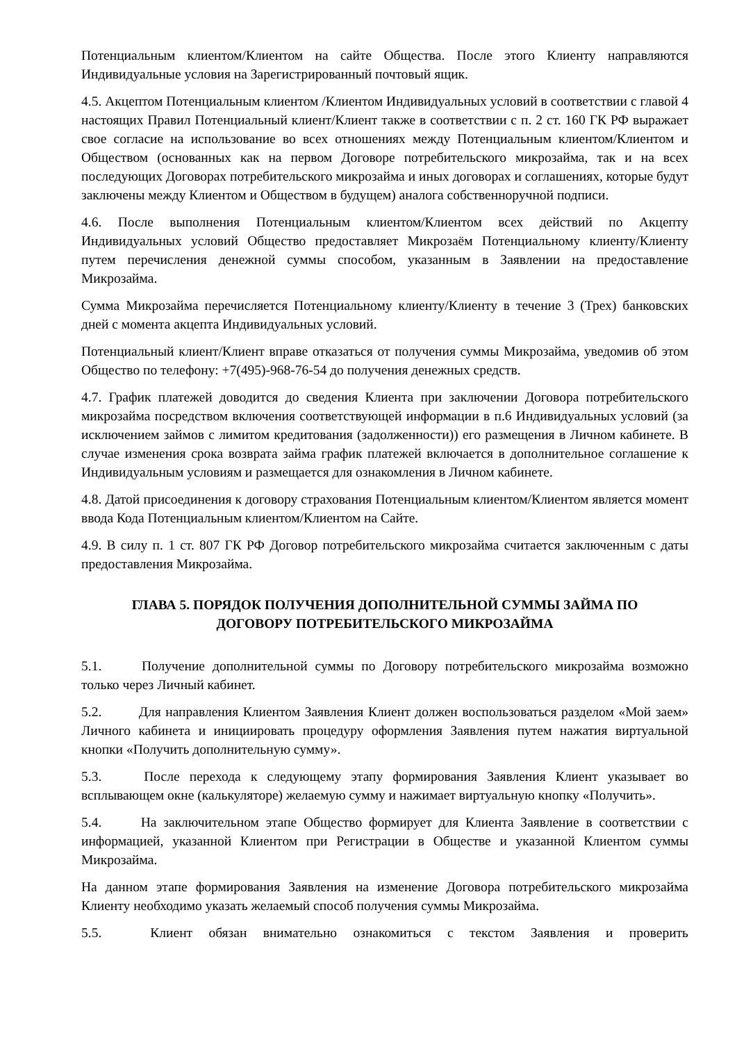Потенциальным клиентом/Клиентом на сайте Общества. После этого Клиенту направляются Индивидуальные условия на Зарегистрированный почтовый ящик.
4.5. Акцептом Потенциальным клиентом /Клиентом Индивидуальных условий в соответствии с главой 4 настоящих Правил Потенциальный клиент/Клиент также в соответствии с п. 2 ст. 160 ГК РФ выражает свое согласие на использование во всех отношениях между Потенциальным клиентом/Клиентом и Обществом (основанных как на первом Договоре потребительского микрозайма, так и на всех последующих Договорах потребительского микрозайма и иных договорах и соглашениях, которые будут заключены между Клиентом и Обществом в будущем) аналога собственноручной подписи.
4.6. После выполнения Потенциальным клиентом/Клиентом всех действий по Акцепту Индивидуальных условий Общество предоставляет Микрозаём Потенциальному клиенту/Клиенту путем перечисления денежной суммы способом, указанным в Заявлении на предоставление Микрозайма.
Сумма Микрозайма перечисляется Потенциальному клиенту/Клиенту в течение 3 (Трех) банковских дней с момента акцепта Индивидуальных условий.
Потенциальный клиент/Клиент вправе отказаться от получения суммы Микрозайма, уведомив об этом Общество по телефону: +7(495)-968-76-54 до получения денежных средств.
4.7. График платежей доводится до сведения Клиента при заключении Договора потребительского микрозайма посредством включения соответствующей информации в п.6 Индивидуальных условий (за исключением займов с лимитом кредитования (задолженности)) его размещения в Личном кабинете. В случае изменения срока возврата займа график платежей включается в дополнительное соглашение к Индивидуальным условиям и размещается для ознакомления в Личном кабинете.
4.8. Датой присоединения к договору страхования Потенциальным клиентом/Клиентом является момент ввода Кода Потенциальным клиентом/Клиентом на Сайте.
4.9. В силу п. 1 ст. 807 ГК РФ Договор потребительского микрозайма считается заключенным с даты предоставления Микрозайма.
ГЛАВА 5. ПОРЯДОК ПОЛУЧЕНИЯ ДОПОЛНИТЕЛЬНОЙ СУММЫ ЗАЙМА ПО ДОГОВОРУ ПОТРЕБИТЕЛЬСКОГО МИКРОЗАЙМА
5.1. Получение дополнительной суммы по Договору потребительского микрозайма возможно только через Личный кабинет.
5.2. Для направления Клиентом Заявления Клиент должен воспользоваться разделом «Мой заем» Личного кабинета и инициировать процедуру оформления Заявления путем нажатия виртуальной кнопки «Получить дополнительную сумму».
5.3. После перехода к следующему этапу формирования Заявления Клиент указывает во всплывающем окне (калькуляторе) желаемую сумму и нажимает виртуальную кнопку «Получить».
5.4. На заключительном этапе Общество формирует для Клиента Заявление в соответствии с информацией, указанной Клиентом при Регистрации в Обществе и указанной Клиентом суммы Микрозайма.
На данном этапе формирования Заявления на изменение Договора потребительского микрозайма Клиенту необходимо указать желаемый способ получения суммы Микрозайма.
5.5. Клиент обязан внимательно ознакомиться с текстом Заявления и проверить